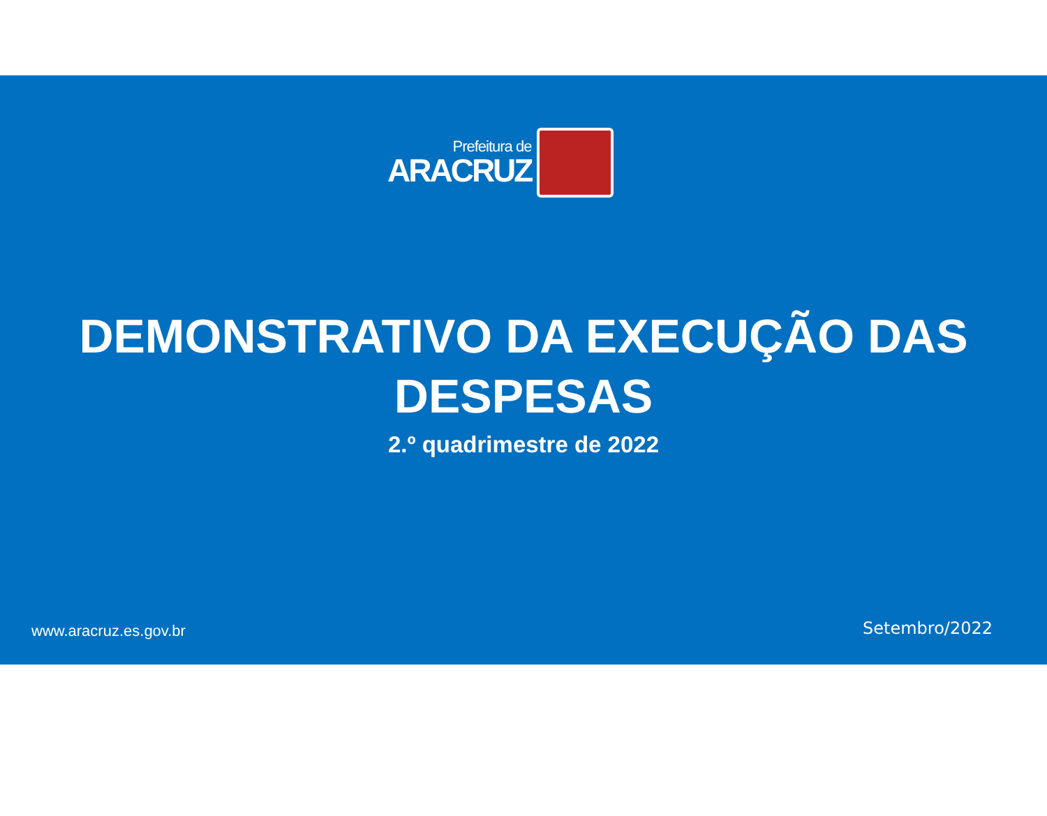Prefeitura de
ARACRUZ
DEMONSTRATIVO DA EXECUÇÃO DAS
DESPESAS
2.º quadrimestre de 2022
www.aracruz.es.gov.br Setembro/2022